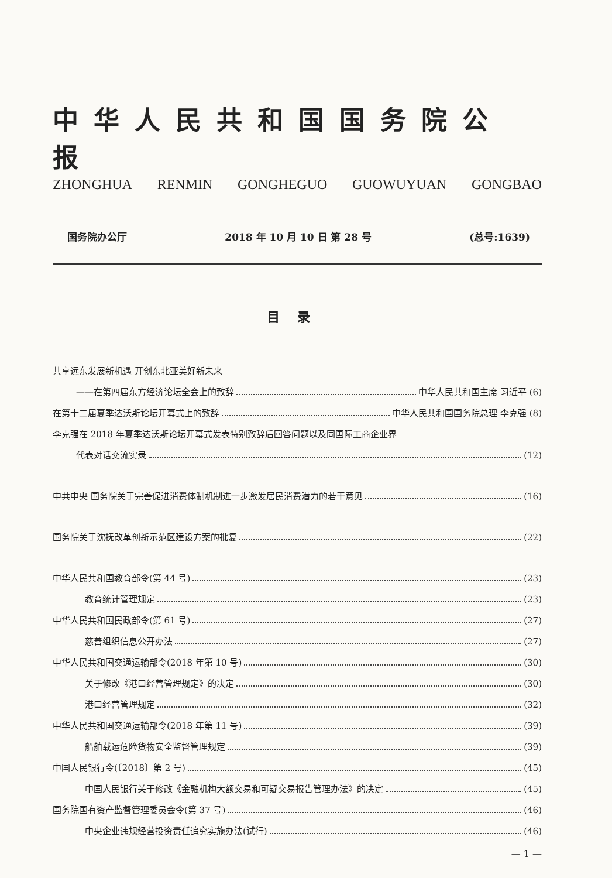中华人民共和国国务院公报
ZHONGHUA RENMIN GONGHEGUO GUOWUYUAN GONGBAO
国务院办公厅 2018 年 10 月 10 日 第 28 号 (总号:1639)
目录
共享远东发展新机遇 开创东北亚美好新未来
——在第四届东方经济论坛全会上的致辞 中华人民共和国主席 习近平 (6)
在第十二届夏季达沃斯论坛开幕式上的致辞 中华人民共和国国务院总理 李克强 (8)
李克强在 2018 年夏季达沃斯论坛开幕式发表特别致辞后回答问题以及同国际工商企业界
代表对话交流实录 (12)
中共中央 国务院关于完善促进消费体制机制进一步激发居民消费潜力的若干意见 (16)
国务院关于沈抚改革创新示范区建设方案的批复 (22)
中华人民共和国教育部令(第 44 号) (23)
教育统计管理规定 (23)
中华人民共和国民政部令(第 61 号) (27)
慈善组织信息公开办法 (27)
中华人民共和国交通运输部令(2018 年第 10 号) (30)
关于修改《港口经营管理规定》的决定 (30)
港口经营管理规定 (32)
中华人民共和国交通运输部令(2018 年第 11 号) (39)
船舶载运危险货物安全监督管理规定 (39)
中国人民银行令(〔2018〕第 2 号) (45)
中国人民银行关于修改《金融机构大额交易和可疑交易报告管理办法》的决定 (45)
国务院国有资产监督管理委员会令(第 37 号) (46)
中央企业违规经营投资责任追究实施办法(试行) (46)
— 1 —